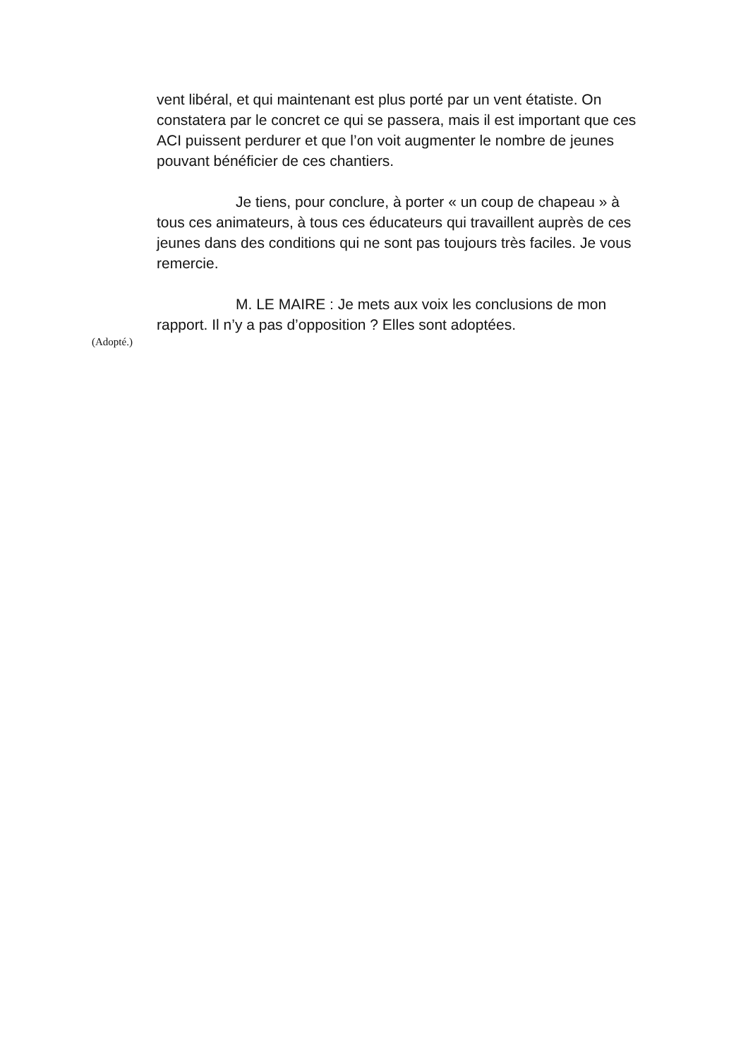vent libéral, et qui maintenant est plus porté par un vent étatiste. On constatera par le concret ce qui se passera, mais il est important que ces ACI puissent perdurer et que l’on voit augmenter le nombre de jeunes pouvant bénéficier de ces chantiers.
Je tiens, pour conclure, à porter « un coup de chapeau » à tous ces animateurs, à tous ces éducateurs qui travaillent auprès de ces jeunes dans des conditions qui ne sont pas toujours très faciles. Je vous remercie.
M. LE MAIRE : Je mets aux voix les conclusions de mon rapport. Il n’y a pas d’opposition ? Elles sont adoptées.
(Adopté.)